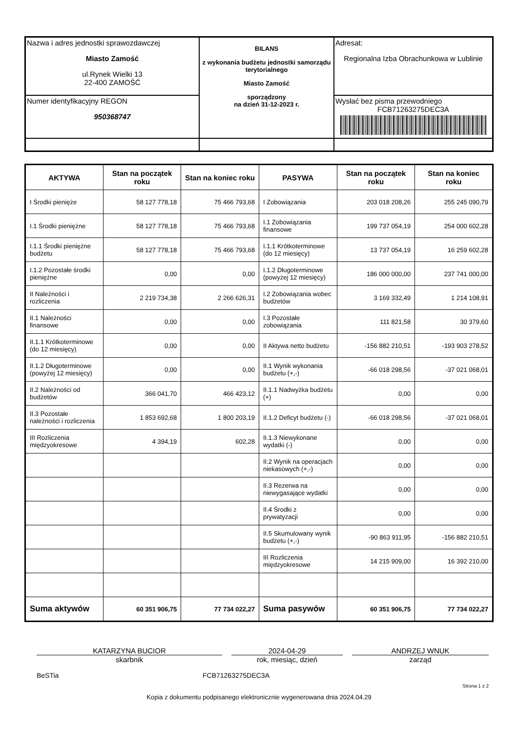| Nazwa i adres jednostki sprawozdawczej Miasto Zamość ul.Rynek Wielki 13 22-400 ZAMOŚĆ | BILANS z wykonania budżetu jednostki samorządu terytorialnego Miasto Zamość sporządzony na dzień 31-12-2023 r. | Adresat: Regionalna Izba Obrachunkowa w Lublinie |
| Numer identyfikacyjny REGON 950368747 | | Wysłać bez pisma przewodniego FCB71263275DEC3A |
| AKTYWA | Stan na początek roku | Stan na koniec roku | PASYWA | Stan na początek roku | Stan na koniec roku |
| --- | --- | --- | --- | --- | --- |
| I Środki pienięże | 58 127 778,18 | 75 466 793,68 | I Zobowiązania | 203 018 208,26 | 255 245 090,79 |
| I.1 Środki pieniężne | 58 127 778,18 | 75 466 793,68 | I.1 Zobowiązania finansowe | 199 737 054,19 | 254 000 602,28 |
| I.1.1 Środki pieniężne budżetu | 58 127 778,18 | 75 466 793,68 | I.1.1 Krótkoterminowe (do 12 miesięcy) | 13 737 054,19 | 16 259 602,28 |
| I.1.2 Pozostałe środki pieniężne | 0,00 | 0,00 | I.1.2 Długoterminowe (powyżej 12 miesięcy) | 186 000 000,00 | 237 741 000,00 |
| II Należności i rozliczenia | 2 219 734,38 | 2 266 626,31 | I.2 Zobowiązania wobec budżetów | 3 169 332,49 | 1 214 108,91 |
| II.1 Należności finansowe | 0,00 | 0,00 | I.3 Pozostałe zobowiązania | 111 821,58 | 30 379,60 |
| II.1.1 Krótkoterminowe (do 12 miesięcy) | 0,00 | 0,00 | II Aktywa netto budżetu | -156 882 210,51 | -193 903 278,52 |
| II.1.2 Długoterminowe (powyżej 12 miesięcy) | 0,00 | 0,00 | II.1 Wynik wykonania budżetu (+,-) | -66 018 298,56 | -37 021 068,01 |
| II.2 Należności od budżetów | 366 041,70 | 466 423,12 | II.1.1 Nadwyżka budżetu (+) | 0,00 | 0,00 |
| II.3 Pozostałe należności i rozliczenia | 1 853 692,68 | 1 800 203,19 | II.1.2 Deficyt budżetu (-) | -66 018 298,56 | -37 021 068,01 |
| III Rozliczenia międzyokresowe | 4 394,19 | 602,28 | II.1.3 Niewykonane wydatki (-) | 0,00 | 0,00 |
| | | | II.2 Wynik na operacjach niekasowych (+,-) | 0,00 | 0,00 |
| | | | II.3 Rezerwa na niewygasające wydatki | 0,00 | 0,00 |
| | | | II.4 Środki z prywatyzacji | 0,00 | 0,00 |
| | | | II.5 Skumulowany wynik budżetu (+,-) | -90 863 911,95 | -156 882 210,51 |
| | | | III Rozliczenia międzyokresowe | 14 215 909,00 | 16 392 210,00 |
| Suma aktywów | 60 351 906,75 | 77 734 022,27 | Suma pasywów | 60 351 906,75 | 77 734 022,27 |
KATARZYNA BUCIOR
skarbnik
2024-04-29
rok, miesiąc, dzień
ANDRZEJ WNUK
zarząd
BeSTia FCB71263275DEC3A
Strona 1 z 2
Kopia z dokumentu podpisanego elektronicznie wygenerowana dnia 2024.04.29